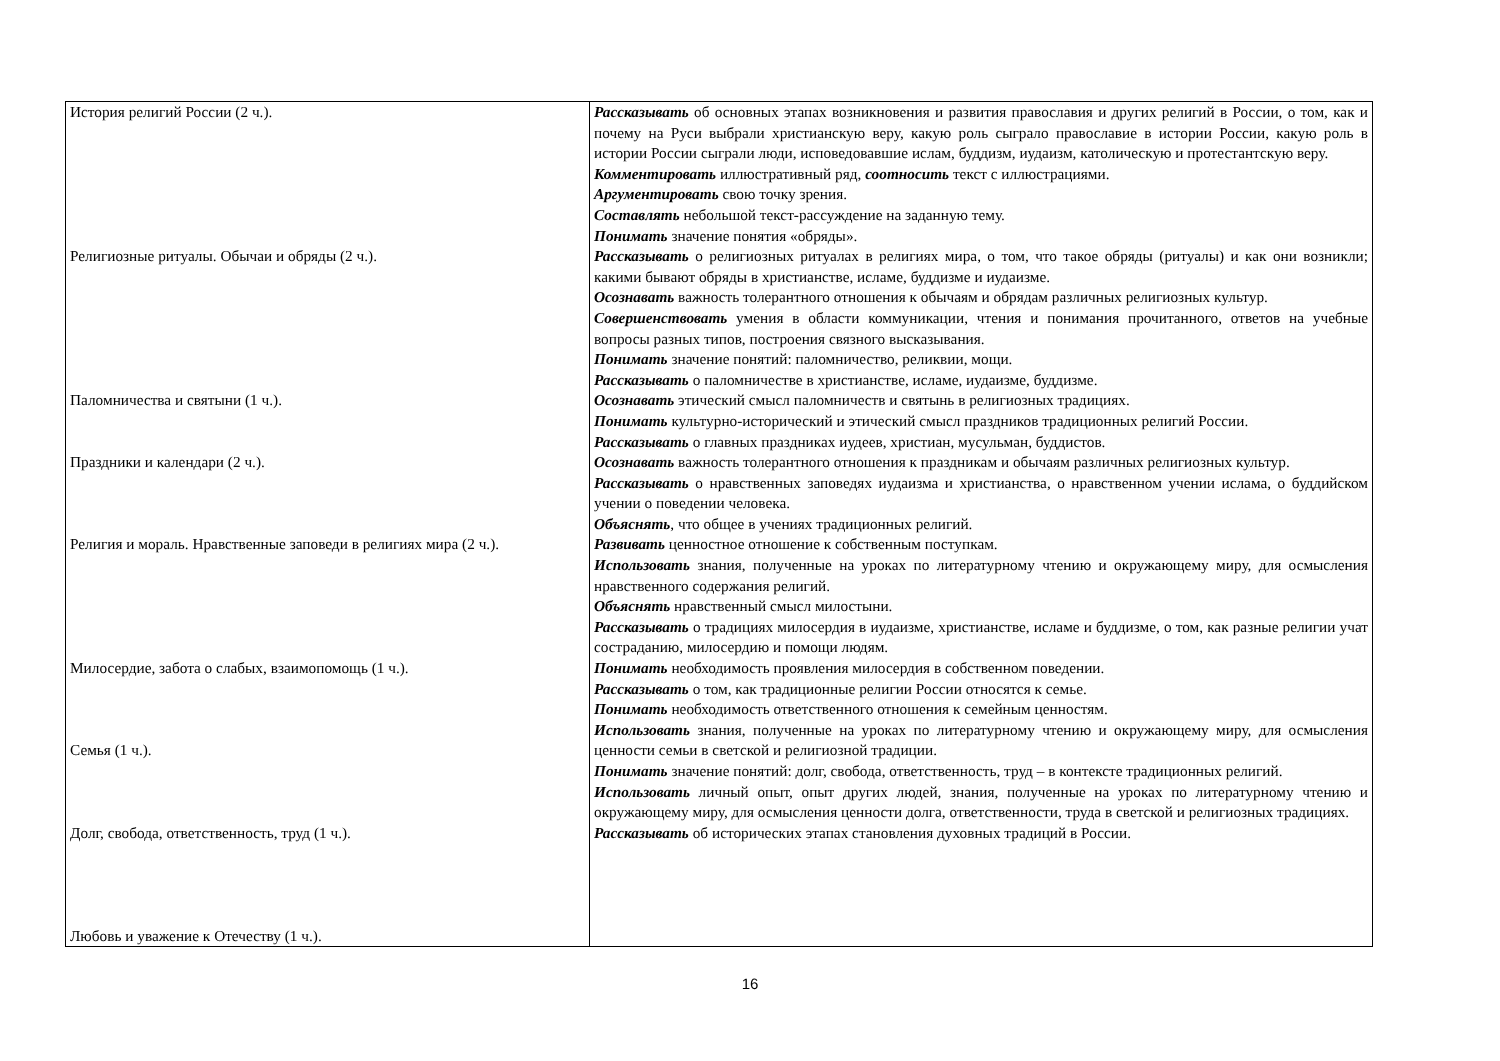| История религий России (2 ч.). Религиозные ритуалы. Обычаи и обряды (2 ч.). Паломничества и святыни (1 ч.). Праздники и календари (2 ч.). Религия и мораль. Нравственные заповеди в религиях мира (2 ч.). Милосердие, забота о слабых, взаимопомощь (1 ч.). Семья (1 ч.). Долг, свобода, ответственность, труд (1 ч.). Любовь и уважение к Отечеству (1 ч.). | Рассказывать об основных этапах возникновения и развития православия и других религий в России, о том, как и почему на Руси выбрали христианскую веру, какую роль сыграло православие в истории России, какую роль в истории России сыграли люди, исповедовавшие ислам, буддизм, иудаизм, католическую и протестантскую веру. Комментировать иллюстративный ряд, соотносить текст с иллюстрациями. Аргументировать свою точку зрения. Составлять небольшой текст-рассуждение на заданную тему. Понимать значение понятия «обряды». Рассказывать о религиозных ритуалах в религиях мира, о том, что такое обряды (ритуалы) и как они возникли; какими бывают обряды в христианстве, исламе, буддизме и иудаизме. Осознавать важность толерантного отношения к обычаям и обрядам различных религиозных культур. Совершенствовать умения в области коммуникации, чтения и понимания прочитанного, ответов на учебные вопросы разных типов, построения связного высказывания. Понимать значение понятий: паломничество, реликвии, мощи. Рассказывать о паломничестве в христианстве, исламе, иудаизме, буддизме. Осознавать этический смысл паломничеств и святынь в религиозных традициях. Понимать культурно-исторический и этический смысл праздников традиционных религий России. Рассказывать о главных праздниках иудеев, христиан, мусульман, буддистов. Осознавать важность толерантного отношения к праздникам и обычаям различных религиозных культур. Рассказывать о нравственных заповедях иудаизма и христианства, о нравственном учении ислама, о буддийском учении о поведении человека. Объяснять , что общее в учениях традиционных религий. Развивать ценностное отношение к собственным поступкам. Использовать знания, полученные на уроках по литературному чтению и окружающему миру, для осмысления нравственного содержания религий. Объяснять нравственный смысл милостыни. Рассказывать о традициях милосердия в иудаизме, христианстве, исламе и буддизме, о том, как разные религии учат состраданию, милосердию и помощи людям. Понимать необходимость проявления милосердия в собственном поведении. Рассказывать о том, как традиционные религии России относятся к семье. Понимать необходимость ответственного отношения к семейным ценностям. Использовать знания, полученные на уроках по литературному чтению и окружающему миру, для осмысления ценности семьи в светской и религиозной традиции. Понимать значение понятий: долг, свобода, ответственность, труд – в контексте традиционных религий. Использовать личный опыт, опыт других людей, знания, полученные на уроках по литературному чтению и окружающему миру, для осмысления ценности долга, ответственности, труда в светской и религиозных традициях. Рассказывать об исторических этапах становления духовных традиций в России. |
16